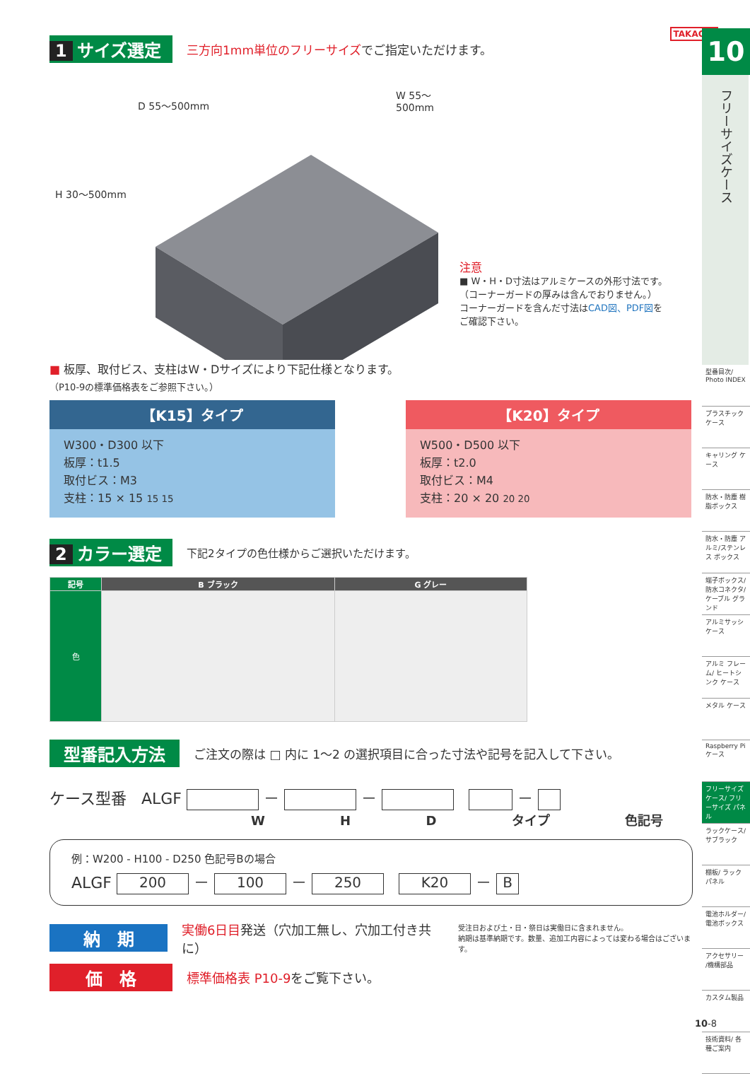TAKACHI
1 サイズ選定 三方向1mm単位のフリーサイズでご指定いただけます。
D 55～500mm
W 55～500mm
H 30～500mm
注意
■ W・H・D寸法はアルミケースの外形寸法です。
（コーナーガードの厚みは含んでおりません。）
コーナーガードを含んだ寸法はCAD図、PDF図を
ご確認下さい。
■ 板厚、取付ビス、支柱はW・Dサイズにより下記仕様となります。
（P10-9の標準価格表をご参照下さい。）
【K15】タイプ
W300・D300 以下
板厚：t1.5
取付ビス：M3
支柱：15 × 15 15 15
【K20】タイプ
W500・D500 以下
板厚：t2.0
取付ビス：M4
支柱：20 × 20 20 20
2 カラー選定 下記2タイプの色仕様からご選択いただけます。
| 記号 | B ブラック | G グレー |
| --- | --- | --- |
| 色 | | |
型番記入方法 ご注文の際は □ 内に 1～2 の選択項目に合った寸法や記号を記入して下さい。
ケース型番 ALGF － － －
W H D タイプ 色記号
例：W200 - H100 - D250 色記号Bの場合
ALGF 200 － 100 － 250 K20 － B
納　期 実働6日目発送（穴加工無し、穴加工付き共に） 受注日および土・日・祭日は実働日に含まれません。
納期は基準納期です。数量、追加工内容によっては変わる場合はございます。
価　格 標準価格表 P10-9をご覧下さい。
10
フリーサイズケース
型番目次/ Photo INDEX
プラスチック ケース
キャリング ケース
防水・防塵 樹脂ボックス
防水・防塵 アルミ/ステンレス ボックス
端子ボックス/ 防水コネクタ/ ケーブル グランド
アルミサッシ ケース
アルミ フレーム/ ヒートシンク ケース
メタル ケース
Raspberry Piケース
フリーサイズ ケース/ フリーサイズ パネル
ラックケース/ サブラック
棚板/ ラックパネル
電池ホルダー/ 電池ボックス
アクセサリー /機構部品
カスタム製品
技術資料/ 各種ご案内
10-8